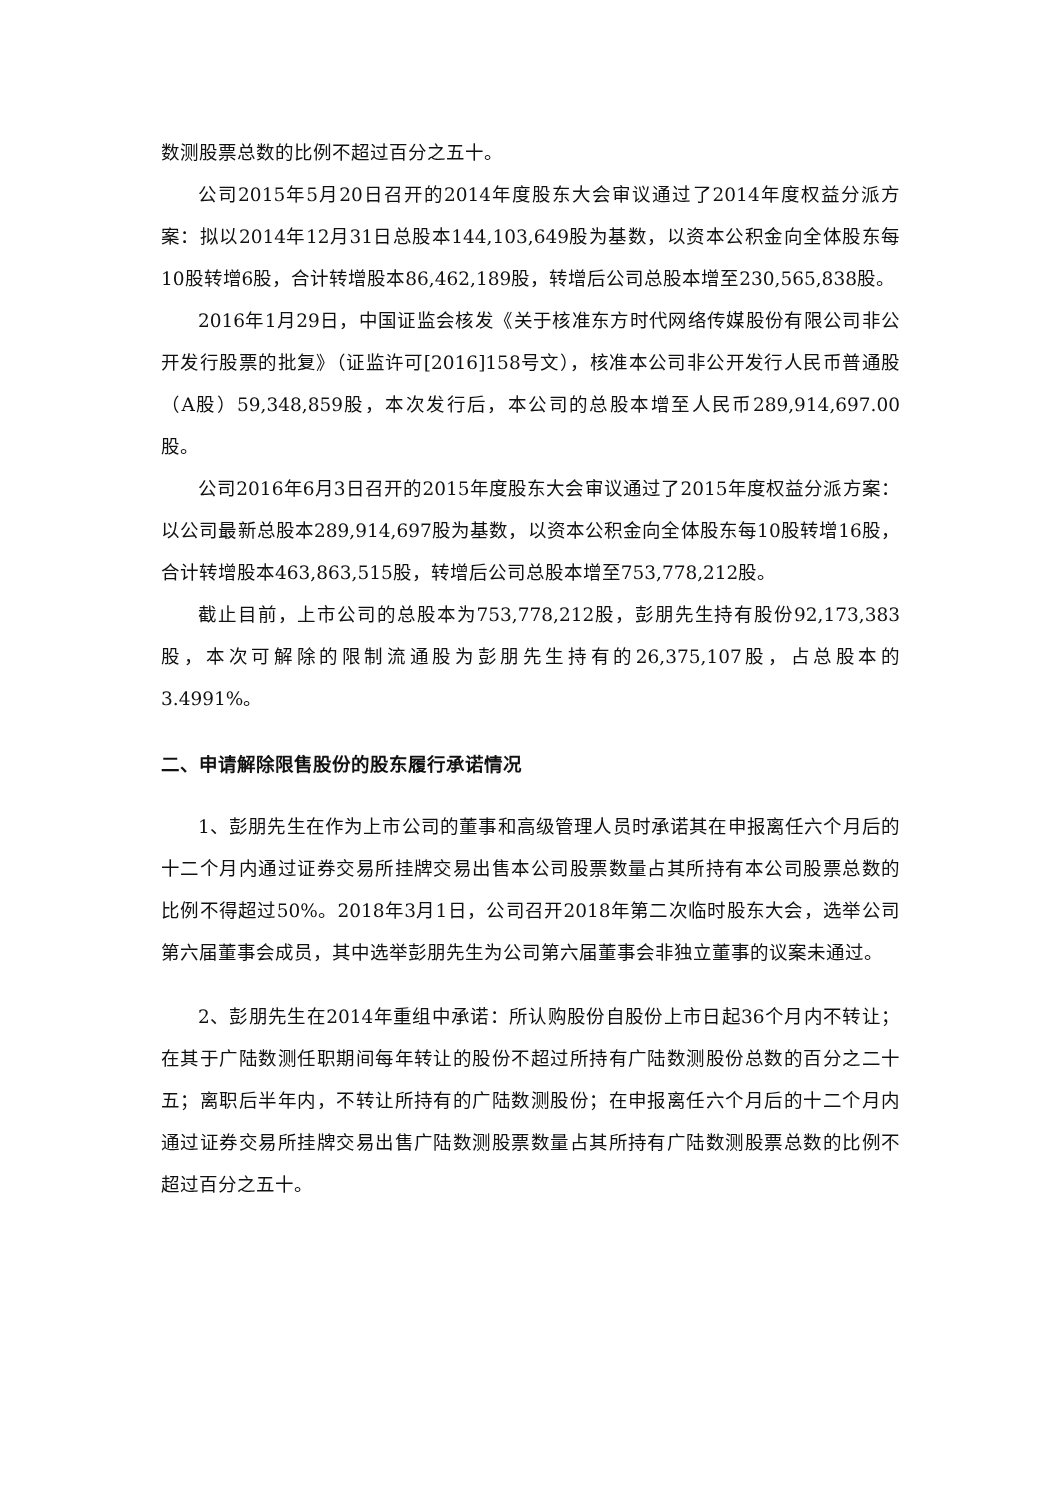数测股票总数的比例不超过百分之五十。
公司2015年5月20日召开的2014年度股东大会审议通过了2014年度权益分派方案：拟以2014年12月31日总股本144,103,649股为基数，以资本公积金向全体股东每10股转增6股，合计转增股本86,462,189股，转增后公司总股本增至230,565,838股。
2016年1月29日，中国证监会核发《关于核准东方时代网络传媒股份有限公司非公开发行股票的批复》（证监许可[2016]158号文），核准本公司非公开发行人民币普通股（A股）59,348,859股，本次发行后，本公司的总股本增至人民币289,914,697.00股。
公司2016年6月3日召开的2015年度股东大会审议通过了2015年度权益分派方案：以公司最新总股本289,914,697股为基数，以资本公积金向全体股东每10股转增16股，合计转增股本463,863,515股，转增后公司总股本增至753,778,212股。
截止目前，上市公司的总股本为753,778,212股，彭朋先生持有股份92,173,383股，本次可解除的限制流通股为彭朋先生持有的26,375,107股，占总股本的3.4991%。
二、申请解除限售股份的股东履行承诺情况
1、彭朋先生在作为上市公司的董事和高级管理人员时承诺其在申报离任六个月后的十二个月内通过证券交易所挂牌交易出售本公司股票数量占其所持有本公司股票总数的比例不得超过50%。2018年3月1日，公司召开2018年第二次临时股东大会，选举公司第六届董事会成员，其中选举彭朋先生为公司第六届董事会非独立董事的议案未通过。
2、彭朋先生在2014年重组中承诺：所认购股份自股份上市日起36个月内不转让；在其于广陆数测任职期间每年转让的股份不超过所持有广陆数测股份总数的百分之二十五；离职后半年内，不转让所持有的广陆数测股份；在申报离任六个月后的十二个月内通过证券交易所挂牌交易出售广陆数测股票数量占其所持有广陆数测股票总数的比例不超过百分之五十。